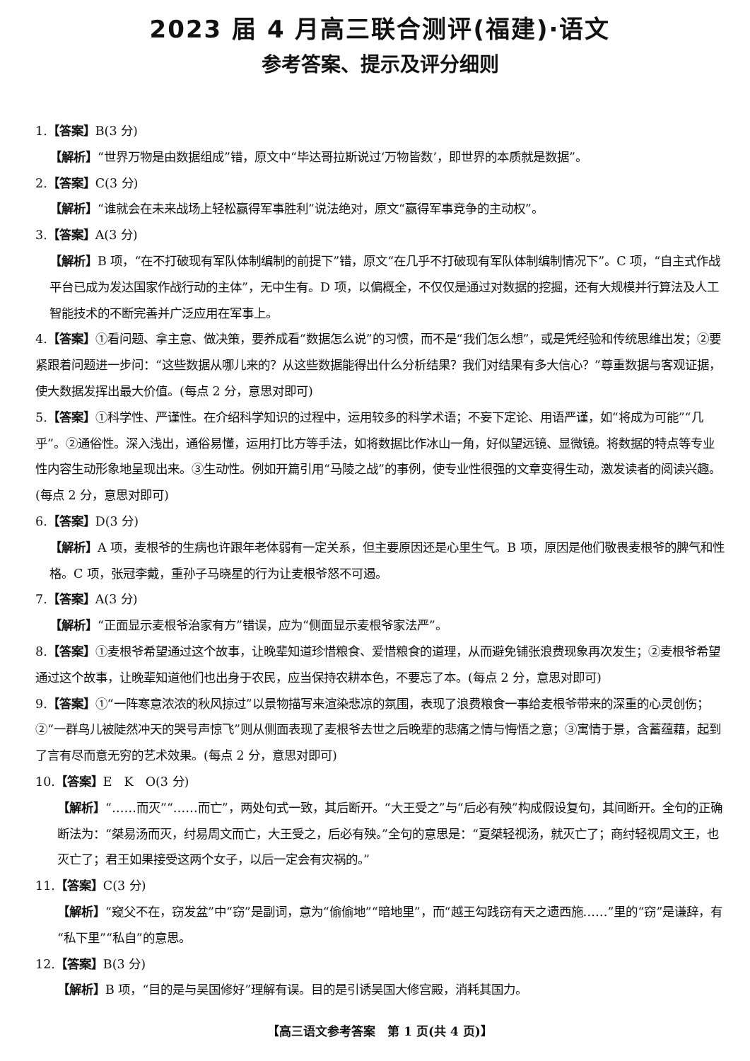2023 届 4 月高三联合测评(福建)·语文
参考答案、提示及评分细则
1.【答案】B(3 分)
【解析】“世界万物是由数据组成”错，原文中“毕达哥拉斯说过‘万物皆数’，即世界的本质就是数据”。
2.【答案】C(3 分)
【解析】“谁就会在未来战场上轻松赢得军事胜利”说法绝对，原文“赢得军事竞争的主动权”。
3.【答案】A(3 分)
【解析】B 项，“在不打破现有军队体制编制的前提下”错，原文“在几乎不打破现有军队体制编制情况下”。C 项，“自主式作战平台已成为发达国家作战行动的主体”，无中生有。D 项，以偏概全，不仅仅是通过对数据的挖掘，还有大规模并行算法及人工智能技术的不断完善并广泛应用在军事上。
4.【答案】①看问题、拿主意、做决策，要养成看“数据怎么说”的习惯，而不是“我们怎么想”，或是凭经验和传统思维出发；②要紧跟着问题进一步问：“这些数据从哪儿来的？从这些数据能得出什么分析结果？我们对结果有多大信心？”尊重数据与客观证据，使大数据发挥出最大价值。(每点 2 分，意思对即可)
5.【答案】①科学性、严谨性。在介绍科学知识的过程中，运用较多的科学术语；不妄下定论、用语严谨，如“将成为可能”“几乎”。②通俗性。深入浅出，通俗易懂，运用打比方等手法，如将数据比作冰山一角，好似望远镜、显微镜。将数据的特点等专业性内容生动形象地呈现出来。③生动性。例如开篇引用“马陵之战”的事例，使专业性很强的文章变得生动，激发读者的阅读兴趣。(每点 2 分，意思对即可)
6.【答案】D(3 分)
【解析】A 项，麦根爷的生病也许跟年老体弱有一定关系，但主要原因还是心里生气。B 项，原因是他们敬畏麦根爷的脾气和性格。C 项，张冠李戴，重孙子马晓星的行为让麦根爷怒不可遏。
7.【答案】A(3 分)
【解析】“正面显示麦根爷治家有方”错误，应为“侧面显示麦根爷家法严”。
8.【答案】①麦根爷希望通过这个故事，让晚辈知道珍惜粮食、爱惜粮食的道理，从而避免铺张浪费现象再次发生；②麦根爷希望通过这个故事，让晚辈知道他们也出身于农民，应当保持农耕本色，不要忘了本。(每点 2 分，意思对即可)
9.【答案】①“一阵寒意浓浓的秋风掠过”以景物描写来渲染悲凉的氛围，表现了浪费粮食一事给麦根爷带来的深重的心灵创伤；②“一群鸟儿被陡然冲天的哭号声惊飞”则从侧面表现了麦根爷去世之后晚辈的悲痛之情与悔悟之意；③寓情于景，含蓄蕴藉，起到了言有尽而意无穷的艺术效果。(每点 2 分，意思对即可)
10.【答案】E　K　O(3 分)
【解析】“……而灭”“……而亡”，两处句式一致，其后断开。“大王受之”与“后必有殃”构成假设复句，其间断开。全句的正确断法为：“桀易汤而灭，纣易周文而亡，大王受之，后必有殃。”全句的意思是：“夏桀轻视汤，就灭亡了；商纣轻视周文王，也灭亡了；君王如果接受这两个女子，以后一定会有灾祸的。”
11.【答案】C(3 分)
【解析】“窥父不在，窃发盆”中“窃”是副词，意为“偷偷地”“暗地里”，而“越王勾践窃有天之遗西施……”里的“窃”是谦辞，有“私下里”“私自”的意思。
12.【答案】B(3 分)
【解析】B 项，“目的是与吴国修好”理解有误。目的是引诱吴国大修宫殿，消耗其国力。
【高三语文参考答案　第 1 页(共 4 页)】